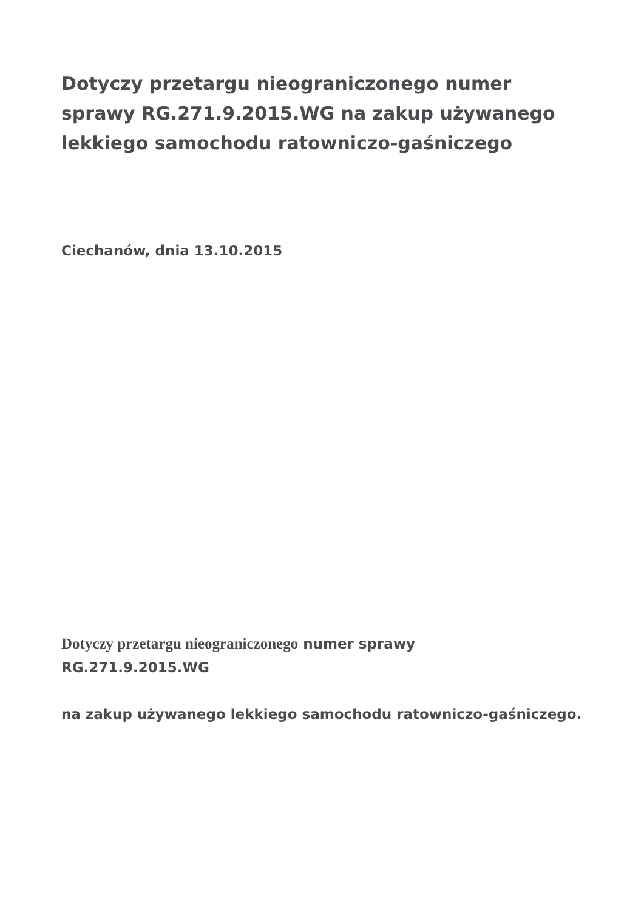Dotyczy przetargu nieograniczonego numer sprawy RG.271.9.2015.WG na zakup używanego lekkiego samochodu ratowniczo-gaśniczego
Ciechanów, dnia 13.10.2015
Dotyczy przetargu nieograniczonego numer sprawy
RG.271.9.2015.WG
na zakup używanego lekkiego samochodu ratowniczo-gaśniczego.